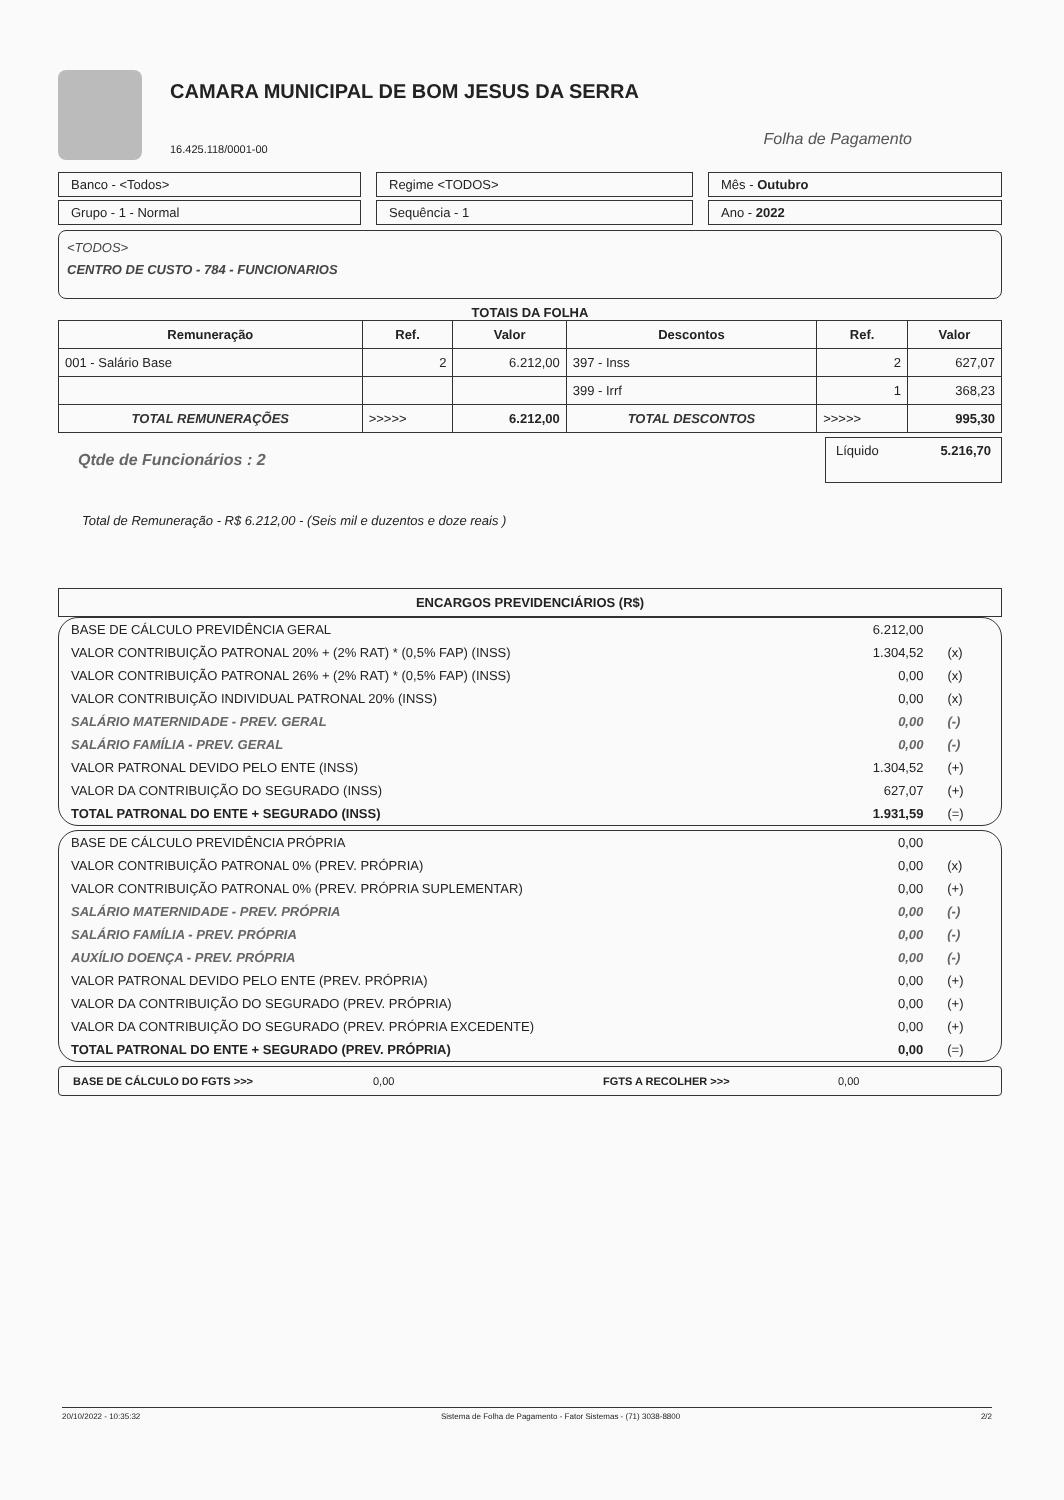CAMARA MUNICIPAL DE BOM JESUS DA SERRA
16.425.118/0001-00
Folha de Pagamento
Banco - <Todos>
Regime <TODOS>
Mês - Outubro
Grupo - 1 - Normal
Sequência - 1
Ano - 2022
<TODOS>
CENTRO DE CUSTO - 784 - FUNCIONARIOS
TOTAIS DA FOLHA
| Remuneração | Ref. | Valor | Descontos | Ref. | Valor |
| --- | --- | --- | --- | --- | --- |
| 001 - Salário Base | 2 | 6.212,00 | 397 - Inss | 2 | 627,07 |
| | | | 399 - Irrf | 1 | 368,23 |
| TOTAL REMUNERAÇÕES | >>>>> | 6.212,00 | TOTAL DESCONTOS | >>>>> | 995,30 |
Qtde de Funcionários : 2
Líquido 5.216,70
Total de Remuneração - R$ 6.212,00 - (Seis mil e duzentos e doze reais )
ENCARGOS PREVIDENCIÁRIOS (R$)
| BASE DE CÁLCULO PREVIDÊNCIA GERAL | 6.212,00 | |
| VALOR CONTRIBUIÇÃO PATRONAL 20% + (2% RAT) * (0,5% FAP) (INSS) | 1.304,52 | (x) |
| VALOR CONTRIBUIÇÃO PATRONAL 26% + (2% RAT) * (0,5% FAP) (INSS) | 0,00 | (x) |
| VALOR CONTRIBUIÇÃO INDIVIDUAL PATRONAL 20% (INSS) | 0,00 | (x) |
| SALÁRIO MATERNIDADE - PREV. GERAL | 0,00 | (-) |
| SALÁRIO FAMÍLIA - PREV. GERAL | 0,00 | (-) |
| VALOR PATRONAL DEVIDO PELO ENTE (INSS) | 1.304,52 | (+) |
| VALOR DA CONTRIBUIÇÃO DO SEGURADO (INSS) | 627,07 | (+) |
| TOTAL PATRONAL DO ENTE + SEGURADO (INSS) | 1.931,59 | (=) |
| BASE DE CÁLCULO PREVIDÊNCIA PRÓPRIA | 0,00 | |
| VALOR CONTRIBUIÇÃO PATRONAL 0% (PREV. PRÓPRIA) | 0,00 | (x) |
| VALOR CONTRIBUIÇÃO PATRONAL 0% (PREV. PRÓPRIA SUPLEMENTAR) | 0,00 | (+) |
| SALÁRIO MATERNIDADE - PREV. PRÓPRIA | 0,00 | (-) |
| SALÁRIO FAMÍLIA - PREV. PRÓPRIA | 0,00 | (-) |
| AUXÍLIO DOENÇA - PREV. PRÓPRIA | 0,00 | (-) |
| VALOR PATRONAL DEVIDO PELO ENTE (PREV. PRÓPRIA) | 0,00 | (+) |
| VALOR DA CONTRIBUIÇÃO DO SEGURADO (PREV. PRÓPRIA) | 0,00 | (+) |
| VALOR DA CONTRIBUIÇÃO DO SEGURADO (PREV. PRÓPRIA EXCEDENTE) | 0,00 | (+) |
| TOTAL PATRONAL DO ENTE + SEGURADO (PREV. PRÓPRIA) | 0,00 | (=) |
BASE DE CÁLCULO DO FGTS >>> 0,00 FGTS A RECOLHER >>> 0,00
20/10/2022 - 10:35:32 Sistema de Folha de Pagamento - Fator Sistemas - (71) 3038-8800 2/2